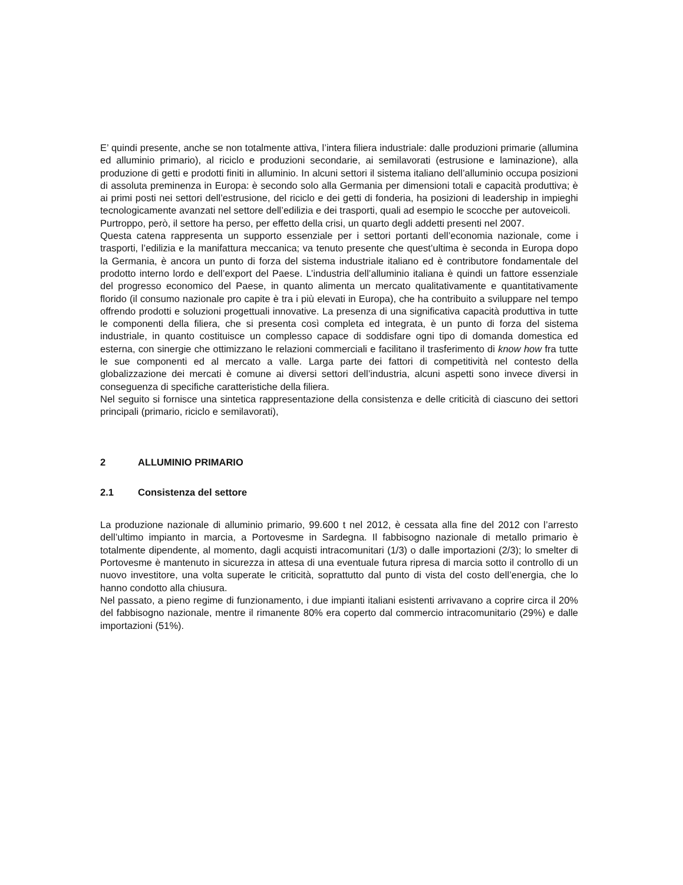E’ quindi presente, anche se non totalmente attiva, l’intera filiera industriale: dalle produzioni primarie (allumina ed alluminio primario), al riciclo e produzioni secondarie, ai semilavorati (estrusione e laminazione), alla produzione di getti e prodotti finiti in alluminio. In alcuni settori il sistema italiano dell’alluminio occupa posizioni di assoluta preminenza in Europa: è secondo solo alla Germania per dimensioni totali e capacità produttiva; è ai primi posti nei settori dell’estrusione, del riciclo e dei getti di fonderia, ha posizioni di leadership in impieghi tecnologicamente avanzati nel settore dell’edilizia e dei trasporti, quali ad esempio le scocche per autoveicoli.
Purtroppo, però, il settore ha perso, per effetto della crisi, un quarto degli addetti presenti nel 2007.
Questa catena rappresenta un supporto essenziale per i settori portanti dell’economia nazionale, come i trasporti, l’edilizia e la manifattura meccanica; va tenuto presente che quest’ultima è seconda in Europa dopo la Germania, è ancora un punto di forza del sistema industriale italiano ed è contributore fondamentale del prodotto interno lordo e dell’export del Paese. L’industria dell’alluminio italiana è quindi un fattore essenziale del progresso economico del Paese, in quanto alimenta un mercato qualitativamente e quantitativamente florido (il consumo nazionale pro capite è tra i più elevati in Europa), che ha contribuito a sviluppare nel tempo offrendo prodotti e soluzioni progettuali innovative. La presenza di una significativa capacità produttiva in tutte le componenti della filiera, che si presenta così completa ed integrata, è un punto di forza del sistema industriale, in quanto costituisce un complesso capace di soddisfare ogni tipo di domanda domestica ed esterna, con sinergie che ottimizzano le relazioni commerciali e facilitano il trasferimento di know how fra tutte le sue componenti ed al mercato a valle. Larga parte dei fattori di competitività nel contesto della globalizzazione dei mercati è comune ai diversi settori dell’industria, alcuni aspetti sono invece diversi in conseguenza di specifiche caratteristiche della filiera.
Nel seguito si fornisce una sintetica rappresentazione della consistenza e delle criticità di ciascuno dei settori principali (primario, riciclo e semilavorati),
2 ALLUMINIO PRIMARIO
2.1 Consistenza del settore
La produzione nazionale di alluminio primario, 99.600 t nel 2012, è cessata alla fine del 2012 con l’arresto dell’ultimo impianto in marcia, a Portovesme in Sardegna. Il fabbisogno nazionale di metallo primario è totalmente dipendente, al momento, dagli acquisti intracomunitari (1/3) o dalle importazioni (2/3); lo smelter di Portovesme è mantenuto in sicurezza in attesa di una eventuale futura ripresa di marcia sotto il controllo di un nuovo investitore, una volta superate le criticità, soprattutto dal punto di vista del costo dell’energia, che lo hanno condotto alla chiusura.
Nel passato, a pieno regime di funzionamento, i due impianti italiani esistenti arrivavano a coprire circa il 20% del fabbisogno nazionale, mentre il rimanente 80% era coperto dal commercio intracomunitario (29%) e dalle importazioni (51%).